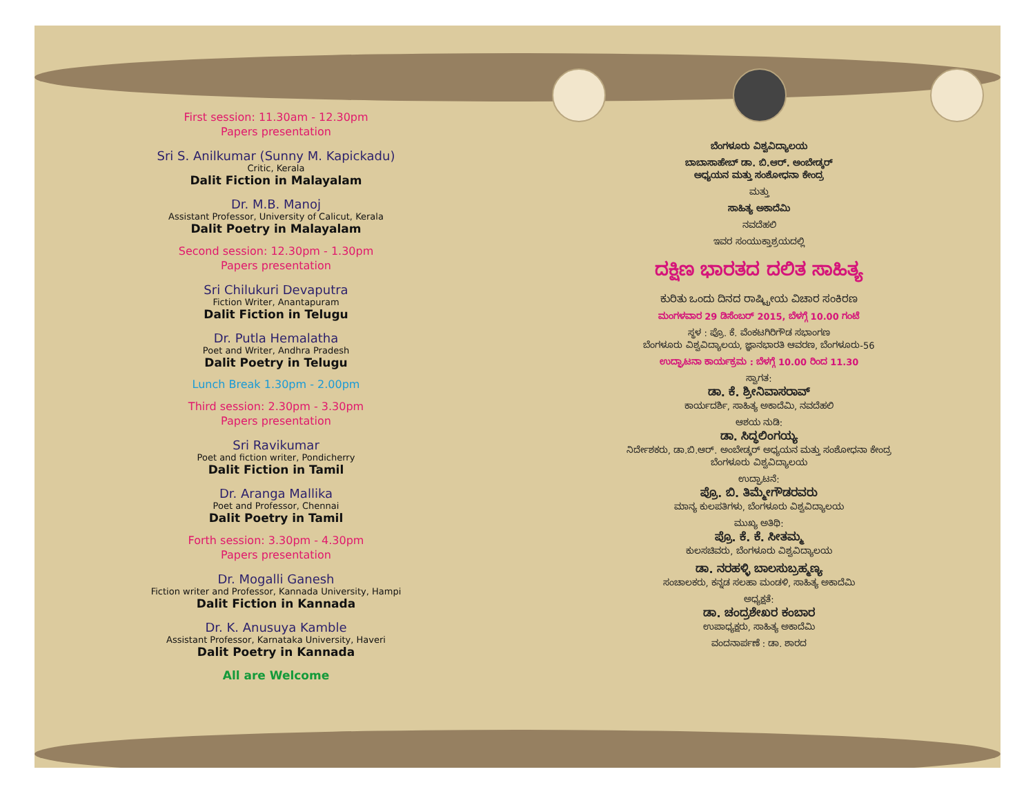First session: 11.30am - 12.30pm
Papers presentation
Sri S. Anilkumar (Sunny M. Kapickadu)
Critic, Kerala
Dalit Fiction in Malayalam
Dr. M.B. Manoj
Assistant Professor, University of Calicut, Kerala
Dalit Poetry in Malayalam
Second session: 12.30pm - 1.30pm
Papers presentation
Sri Chilukuri Devaputra
Fiction Writer, Anantapuram
Dalit Fiction in Telugu
Dr. Putla Hemalatha
Poet and Writer, Andhra Pradesh
Dalit Poetry in Telugu
Lunch Break 1.30pm - 2.00pm
Third session: 2.30pm - 3.30pm
Papers presentation
Sri Ravikumar
Poet and fiction writer, Pondicherry
Dalit Fiction in Tamil
Dr. Aranga Mallika
Poet and Professor, Chennai
Dalit Poetry in Tamil
Forth session: 3.30pm - 4.30pm
Papers presentation
Dr. Mogalli Ganesh
Fiction writer and Professor, Kannada University, Hampi
Dalit Fiction in Kannada
Dr. K. Anusuya Kamble
Assistant Professor, Karnataka University, Haveri
Dalit Poetry in Kannada
All are Welcome
ಬೆಂಗಳೂರು ವಿಶ್ವವಿದ್ಯಾಲಯ
ಬಾಬಾಸಾಹೇಬ್ ಡಾ. ಬಿ.ಆರ್. ಅಂಬೇಡ್ಕರ್
ಅಧ್ಯಯನ ಮತ್ತು ಸಂಶೋಧನಾ ಕೇಂದ್ರ
ಮತ್ತು
ಸಾಹಿತ್ಯ ಅಕಾದೆಮಿ
ನವದೆಹಲಿ
ಇವರ ಸಂಯುಕ್ತಾಶ್ರಯದಲ್ಲಿ
ದಕ್ಷಿಣ ಭಾರತದ ದಲಿತ ಸಾಹಿತ್ಯ
ಕುರಿತು ಒಂದು ದಿನದ ರಾಷ್ಟ್ರೀಯ ವಿಚಾರ ಸಂಕಿರಣ
ಮಂಗಳವಾರ 29 ಡಿಸೆಂಬರ್ 2015, ಬೆಳಗ್ಗೆ 10.00 ಗಂಟೆ
ಸ್ಥಳ : ಪ್ರೊ. ಕೆ. ವೆಂಕಟಗಿರಿಗೌಡ ಸಭಾಂಗಣ
ಬೆಂಗಳೂರು ವಿಶ್ವವಿದ್ಯಾಲಯ, ಜ್ಞಾನಭಾರತಿ ಆವರಣ, ಬೆಂಗಳೂರು-56
ಉದ್ಘಾಟನಾ ಕಾರ್ಯಕ್ರಮ : ಬೆಳಗ್ಗೆ 10.00 ರಿಂದ 11.30
ಸ್ವಾಗತ:
ಡಾ. ಕೆ. ಶ್ರೀನಿವಾಸರಾವ್
ಕಾರ್ಯದರ್ಶಿ, ಸಾಹಿತ್ಯ ಅಕಾದೆಮಿ, ನವದೆಹಲಿ
ಆಶಯ ನುಡಿ:
ಡಾ. ಸಿದ್ಧಲಿಂಗಯ್ಯ
ನಿರ್ದೇಶಕರು, ಡಾ.ಬಿ.ಆರ್. ಅಂಬೇಡ್ಕರ್ ಅಧ್ಯಯನ ಮತ್ತು ಸಂಶೋಧನಾ ಕೇಂದ್ರ
ಬೆಂಗಳೂರು ವಿಶ್ವವಿದ್ಯಾಲಯ
ಉದ್ಘಾಟನೆ:
ಪ್ರೊ. ಬಿ. ತಿಮ್ಮೇಗೌಡರವರು
ಮಾನ್ಯ ಕುಲಪತಿಗಳು, ಬೆಂಗಳೂರು ವಿಶ್ವವಿದ್ಯಾಲಯ
ಮುಖ್ಯ ಅತಿಥಿ:
ಪ್ರೊ. ಕೆ. ಕೆ. ಸೀತಮ್ಮ
ಕುಲಸಚಿವರು, ಬೆಂಗಳೂರು ವಿಶ್ವವಿದ್ಯಾಲಯ
ಡಾ. ನರಹಳ್ಳಿ ಬಾಲಸುಬ್ರಹ್ಮಣ್ಯ
ಸಂಚಾಲಕರು, ಕನ್ನಡ ಸಲಹಾ ಮಂಡಳಿ, ಸಾಹಿತ್ಯ ಅಕಾದೆಮಿ
ಅಧ್ಯಕ್ಷತೆ:
ಡಾ. ಚಂದ್ರಶೇಖರ ಕಂಬಾರ
ಉಪಾಧ್ಯಕ್ಷರು, ಸಾಹಿತ್ಯ ಅಕಾದೆಮಿ
ವಂದನಾರ್ಪಣೆ : ಡಾ. ಶಾರದ